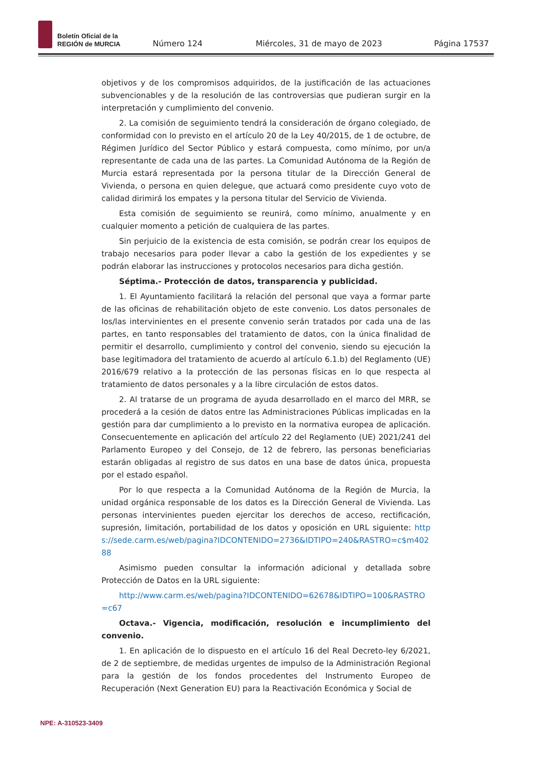Boletín Oficial de la
REGIÓN de MURCIA
Número 124
Miércoles, 31 de mayo de 2023
Página 17537
objetivos y de los compromisos adquiridos, de la justificación de las actuaciones subvencionables y de la resolución de las controversias que pudieran surgir en la interpretación y cumplimiento del convenio.
2. La comisión de seguimiento tendrá la consideración de órgano colegiado, de conformidad con lo previsto en el artículo 20 de la Ley 40/2015, de 1 de octubre, de Régimen Jurídico del Sector Público y estará compuesta, como mínimo, por un/a representante de cada una de las partes. La Comunidad Autónoma de la Región de Murcia estará representada por la persona titular de la Dirección General de Vivienda, o persona en quien delegue, que actuará como presidente cuyo voto de calidad dirimirá los empates y la persona titular del Servicio de Vivienda.
Esta comisión de seguimiento se reunirá, como mínimo, anualmente y en cualquier momento a petición de cualquiera de las partes.
Sin perjuicio de la existencia de esta comisión, se podrán crear los equipos de trabajo necesarios para poder llevar a cabo la gestión de los expedientes y se podrán elaborar las instrucciones y protocolos necesarios para dicha gestión.
Séptima.- Protección de datos, transparencia y publicidad.
1. El Ayuntamiento facilitará la relación del personal que vaya a formar parte de las oficinas de rehabilitación objeto de este convenio. Los datos personales de los/las intervinientes en el presente convenio serán tratados por cada una de las partes, en tanto responsables del tratamiento de datos, con la única finalidad de permitir el desarrollo, cumplimiento y control del convenio, siendo su ejecución la base legitimadora del tratamiento de acuerdo al artículo 6.1.b) del Reglamento (UE) 2016/679 relativo a la protección de las personas físicas en lo que respecta al tratamiento de datos personales y a la libre circulación de estos datos.
2. Al tratarse de un programa de ayuda desarrollado en el marco del MRR, se procederá a la cesión de datos entre las Administraciones Públicas implicadas en la gestión para dar cumplimiento a lo previsto en la normativa europea de aplicación. Consecuentemente en aplicación del artículo 22 del Reglamento (UE) 2021/241 del Parlamento Europeo y del Consejo, de 12 de febrero, las personas beneficiarias estarán obligadas al registro de sus datos en una base de datos única, propuesta por el estado español.
Por lo que respecta a la Comunidad Autónoma de la Región de Murcia, la unidad orgánica responsable de los datos es la Dirección General de Vivienda. Las personas intervinientes pueden ejercitar los derechos de acceso, rectificación, supresión, limitación, portabilidad de los datos y oposición en URL siguiente: https://sede.carm.es/web/pagina?IDCONTENIDO=2736&IDTIPO=240&RASTRO=c$m40288
Asimismo pueden consultar la información adicional y detallada sobre Protección de Datos en la URL siguiente:
http://www.carm.es/web/pagina?IDCONTENIDO=62678&IDTIPO=100&RASTRO=c67
Octava.- Vigencia, modificación, resolución e incumplimiento del convenio.
1. En aplicación de lo dispuesto en el artículo 16 del Real Decreto-ley 6/2021, de 2 de septiembre, de medidas urgentes de impulso de la Administración Regional para la gestión de los fondos procedentes del Instrumento Europeo de Recuperación (Next Generation EU) para la Reactivación Económica y Social de
NPE: A-310523-3409